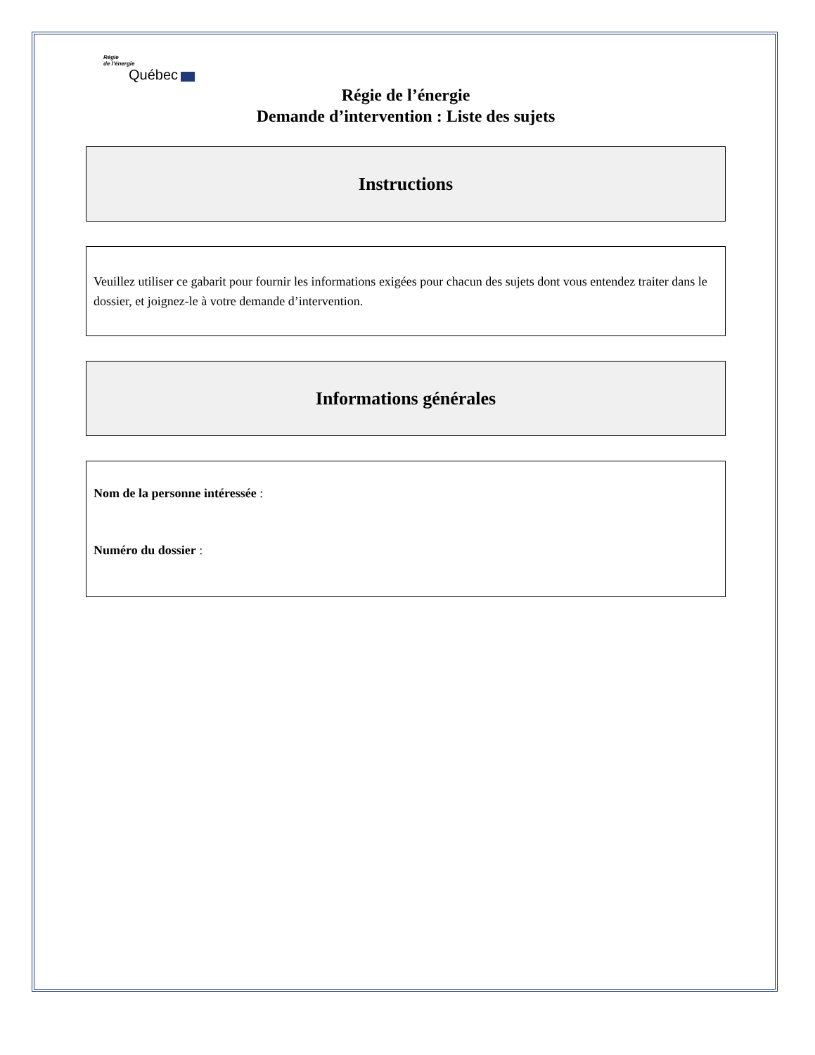Régie
de l’énergie
Québec
Régie de l’énergie
Demande d’intervention : Liste des sujets
Instructions
Veuillez utiliser ce gabarit pour fournir les informations exigées pour chacun des sujets dont vous entendez traiter dans le dossier, et joignez-le à votre demande d’intervention.
Informations générales
Nom de la personne intéressée :
Numéro du dossier :